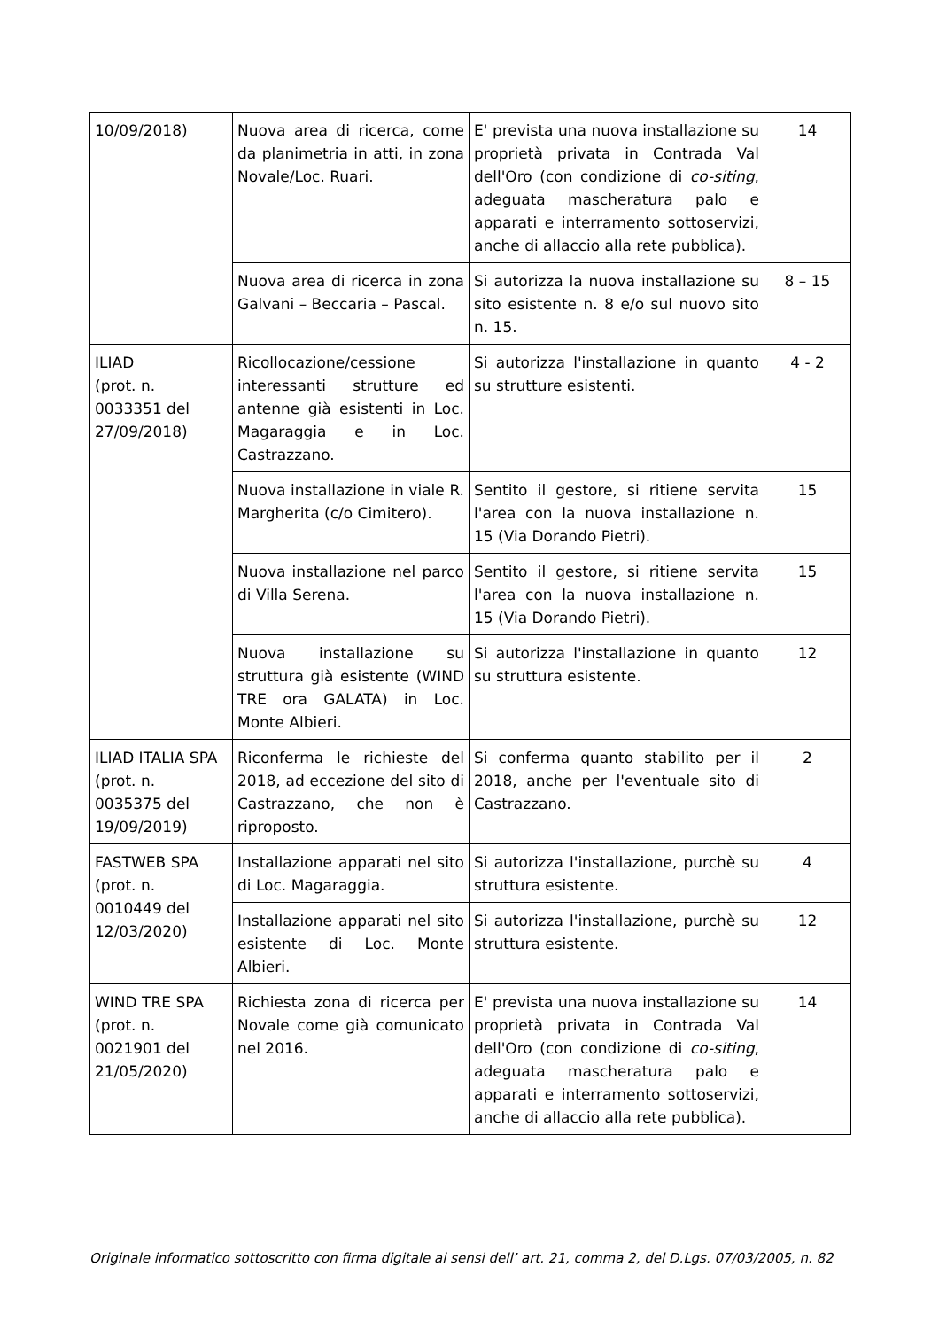| 10/09/2018) | Nuova area di ricerca, come da planimetria in atti, in zona Novale/Loc. Ruari. | E' prevista una nuova installazione su proprietà privata in Contrada Val dell'Oro (con condizione di co-siting , adeguata mascheratura palo e apparati e interramento sottoservizi, anche di allaccio alla rete pubblica). | 14 |
| | Nuova area di ricerca in zona Galvani – Beccaria – Pascal. | Si autorizza la nuova installazione su sito esistente n. 8 e/o sul nuovo sito n. 15. | 8 – 15 |
| ILIAD (prot. n. 0033351 del 27/09/2018) | Ricollocazione/cessione interessanti strutture ed antenne già esistenti in Loc. Magaraggia e in Loc. Castrazzano. | Si autorizza l'installazione in quanto su strutture esistenti. | 4 - 2 |
| | Nuova installazione in viale R. Margherita (c/o Cimitero). | Sentito il gestore, si ritiene servita l'area con la nuova installazione n. 15 (Via Dorando Pietri). | 15 |
| | Nuova installazione nel parco di Villa Serena. | Sentito il gestore, si ritiene servita l'area con la nuova installazione n. 15 (Via Dorando Pietri). | 15 |
| | Nuova installazione su struttura già esistente (WIND TRE ora GALATA) in Loc. Monte Albieri. | Si autorizza l'installazione in quanto su struttura esistente. | 12 |
| ILIAD ITALIA SPA (prot. n. 0035375 del 19/09/2019) | Riconferma le richieste del 2018, ad eccezione del sito di Castrazzano, che non è riproposto. | Si conferma quanto stabilito per il 2018, anche per l'eventuale sito di Castrazzano. | 2 |
| FASTWEB SPA (prot. n. 0010449 del 12/03/2020) | Installazione apparati nel sito di Loc. Magaraggia. | Si autorizza l'installazione, purchè su struttura esistente. | 4 |
| | Installazione apparati nel sito esistente di Loc. Monte Albieri. | Si autorizza l'installazione, purchè su struttura esistente. | 12 |
| WIND TRE SPA (prot. n. 0021901 del 21/05/2020) | Richiesta zona di ricerca per Novale come già comunicato nel 2016. | E' prevista una nuova installazione su proprietà privata in Contrada Val dell'Oro (con condizione di co-siting , adeguata mascheratura palo e apparati e interramento sottoservizi, anche di allaccio alla rete pubblica). | 14 |
Originale informatico sottoscritto con firma digitale ai sensi dell’ art. 21, comma 2, del D.Lgs. 07/03/2005, n. 82